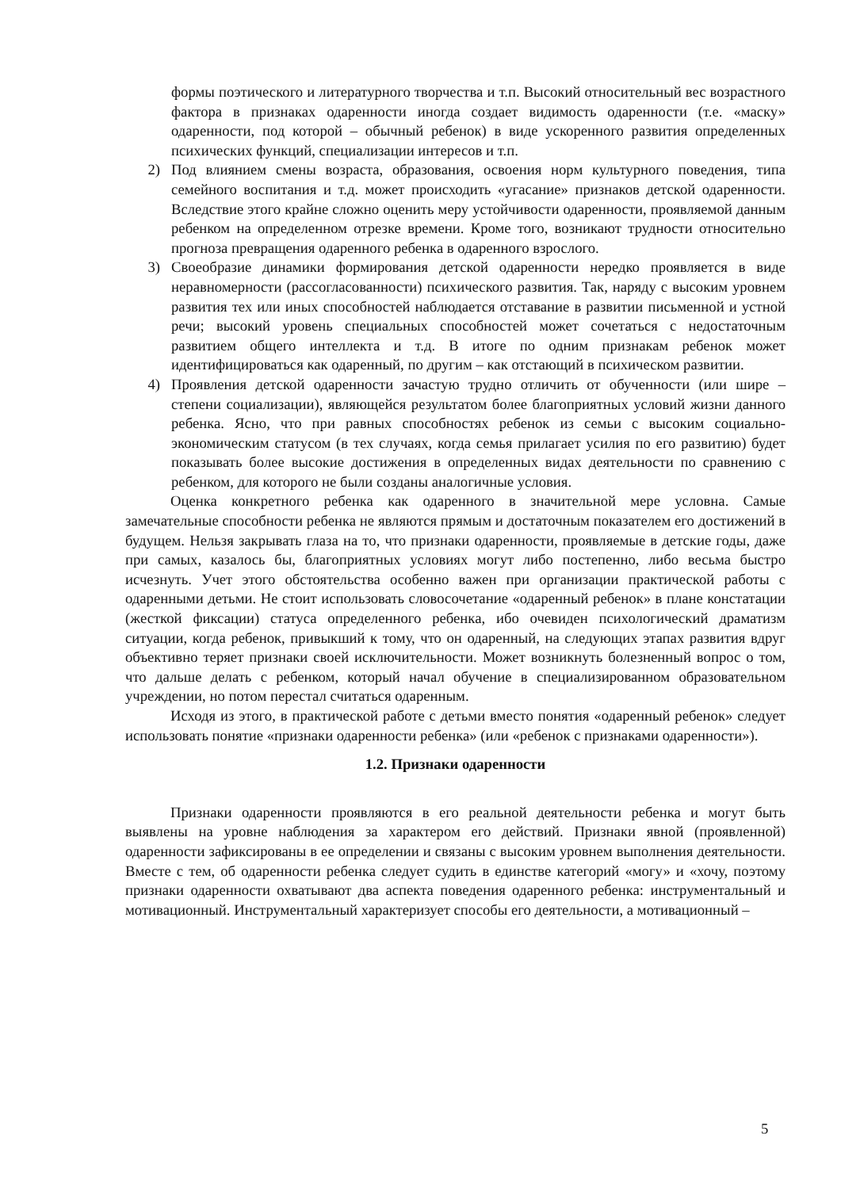формы поэтического и литературного творчества и т.п. Высокий относительный вес возрастного фактора в признаках одаренности иногда создает видимость одаренности (т.е. «маску» одаренности, под которой – обычный ребенок) в виде ускоренного развития определенных психических функций, специализации интересов и т.п.
2) Под влиянием смены возраста, образования, освоения норм культурного поведения, типа семейного воспитания и т.д. может происходить «угасание» признаков детской одаренности. Вследствие этого крайне сложно оценить меру устойчивости одаренности, проявляемой данным ребенком на определенном отрезке времени. Кроме того, возникают трудности относительно прогноза превращения одаренного ребенка в одаренного взрослого.
3) Своеобразие динамики формирования детской одаренности нередко проявляется в виде неравномерности (рассогласованности) психического развития. Так, наряду с высоким уровнем развития тех или иных способностей наблюдается отставание в развитии письменной и устной речи; высокий уровень специальных способностей может сочетаться с недостаточным развитием общего интеллекта и т.д. В итоге по одним признакам ребенок может идентифицироваться как одаренный, по другим – как отстающий в психическом развитии.
4) Проявления детской одаренности зачастую трудно отличить от обученности (или шире – степени социализации), являющейся результатом более благоприятных условий жизни данного ребенка. Ясно, что при равных способностях ребенок из семьи с высоким социально-экономическим статусом (в тех случаях, когда семья прилагает усилия по его развитию) будет показывать более высокие достижения в определенных видах деятельности по сравнению с ребенком, для которого не были созданы аналогичные условия.
Оценка конкретного ребенка как одаренного в значительной мере условна. Самые замечательные способности ребенка не являются прямым и достаточным показателем его достижений в будущем. Нельзя закрывать глаза на то, что признаки одаренности, проявляемые в детские годы, даже при самых, казалось бы, благоприятных условиях могут либо постепенно, либо весьма быстро исчезнуть. Учет этого обстоятельства особенно важен при организации практической работы с одаренными детьми. Не стоит использовать словосочетание «одаренный ребенок» в плане констатации (жесткой фиксации) статуса определенного ребенка, ибо очевиден психологический драматизм ситуации, когда ребенок, привыкший к тому, что он одаренный, на следующих этапах развития вдруг объективно теряет признаки своей исключительности. Может возникнуть болезненный вопрос о том, что дальше делать с ребенком, который начал обучение в специализированном образовательном учреждении, но потом перестал считаться одаренным.
Исходя из этого, в практической работе с детьми вместо понятия «одаренный ребенок» следует использовать понятие «признаки одаренности ребенка» (или «ребенок с признаками одаренности»).
1.2. Признаки одаренности
Признаки одаренности проявляются в его реальной деятельности ребенка и могут быть выявлены на уровне наблюдения за характером его действий. Признаки явной (проявленной) одаренности зафиксированы в ее определении и связаны с высоким уровнем выполнения деятельности. Вместе с тем, об одаренности ребенка следует судить в единстве категорий «могу» и «хочу, поэтому признаки одаренности охватывают два аспекта поведения одаренного ребенка: инструментальный и мотивационный. Инструментальный характеризует способы его деятельности, а мотивационный –
5